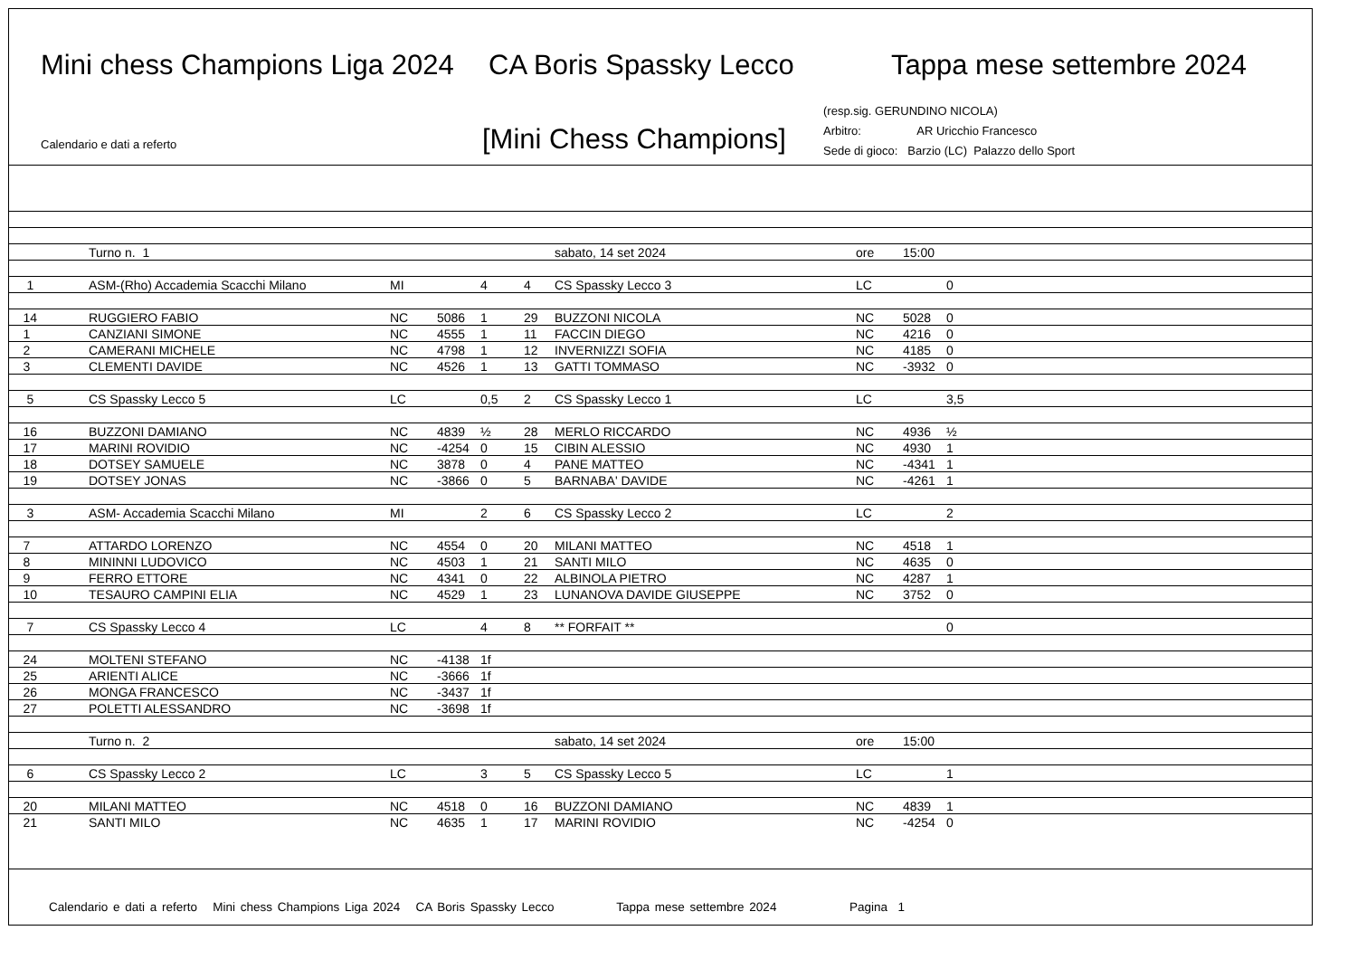Mini chess Champions Liga 2024 CA Boris Spassky Lecco Tappa mese settembre 2024
Calendario e dati a referto [Mini Chess Champions]
(resp.sig. GERUNDINO NICOLA)
Arbitro: AR Uricchio Francesco
Sede di gioco: Barzio (LC) Palazzo dello Sport
| | Turno n. 1 | | | | | sabato, 14 set 2024 | ore | 15:00 | |
| 1 | ASM-(Rho) Accademia Scacchi Milano | MI | | 4 | 4 | CS Spassky Lecco 3 | LC | | 0 |
| 14 | RUGGIERO FABIO | NC | 5086 | 1 | 29 | BUZZONI NICOLA | NC | 5028 | 0 |
| 1 | CANZIANI SIMONE | NC | 4555 | 1 | 11 | FACCIN DIEGO | NC | 4216 | 0 |
| 2 | CAMERANI MICHELE | NC | 4798 | 1 | 12 | INVERNIZZI SOFIA | NC | 4185 | 0 |
| 3 | CLEMENTI DAVIDE | NC | 4526 | 1 | 13 | GATTI TOMMASO | NC | -3932 | 0 |
| 5 | CS Spassky Lecco 5 | LC | | 0,5 | 2 | CS Spassky Lecco 1 | LC | | 3,5 |
| 16 | BUZZONI DAMIANO | NC | 4839 | ½ | 28 | MERLO RICCARDO | NC | 4936 | ½ |
| 17 | MARINI ROVIDIO | NC | -4254 | 0 | 15 | CIBIN ALESSIO | NC | 4930 | 1 |
| 18 | DOTSEY SAMUELE | NC | 3878 | 0 | 4 | PANE MATTEO | NC | -4341 | 1 |
| 19 | DOTSEY JONAS | NC | -3866 | 0 | 5 | BARNABA' DAVIDE | NC | -4261 | 1 |
| 3 | ASM- Accademia Scacchi Milano | MI | | 2 | 6 | CS Spassky Lecco 2 | LC | | 2 |
| 7 | ATTARDO LORENZO | NC | 4554 | 0 | 20 | MILANI MATTEO | NC | 4518 | 1 |
| 8 | MININNI LUDOVICO | NC | 4503 | 1 | 21 | SANTI MILO | NC | 4635 | 0 |
| 9 | FERRO ETTORE | NC | 4341 | 0 | 22 | ALBINOLA PIETRO | NC | 4287 | 1 |
| 10 | TESAURO CAMPINI ELIA | NC | 4529 | 1 | 23 | LUNANOVA DAVIDE GIUSEPPE | NC | 3752 | 0 |
| 7 | CS Spassky Lecco 4 | LC | | 4 | 8 | ** FORFAIT ** | | | 0 |
| 24 | MOLTENI STEFANO | NC | -4138 | 1f | | | | | |
| 25 | ARIENTI ALICE | NC | -3666 | 1f | | | | | |
| 26 | MONGA FRANCESCO | NC | -3437 | 1f | | | | | |
| 27 | POLETTI ALESSANDRO | NC | -3698 | 1f | | | | | |
| | Turno n. 2 | | | | | sabato, 14 set 2024 | ore | 15:00 | |
| 6 | CS Spassky Lecco 2 | LC | | 3 | 5 | CS Spassky Lecco 5 | LC | | 1 |
| 20 | MILANI MATTEO | NC | 4518 | 0 | 16 | BUZZONI DAMIANO | NC | 4839 | 1 |
| 21 | SANTI MILO | NC | 4635 | 1 | 17 | MARINI ROVIDIO | NC | -4254 | 0 |
Calendario e dati a referto Mini chess Champions Liga 2024 CA Boris Spassky Lecco Tappa mese settembre 2024 Pagina 1